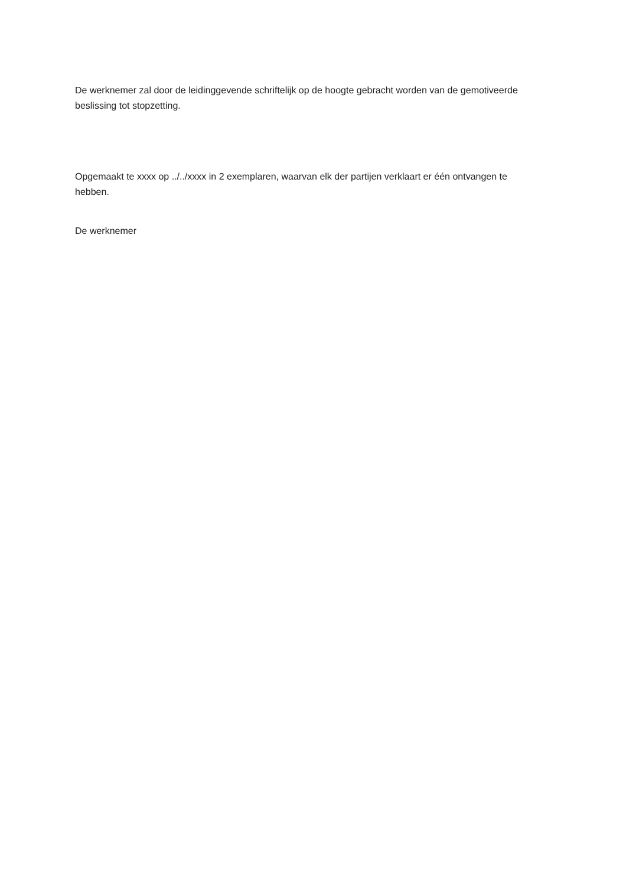De werknemer zal door de leidinggevende schriftelijk op de hoogte gebracht worden van de gemotiveerde beslissing tot stopzetting.
Opgemaakt te xxxx op ../../xxxx in 2 exemplaren, waarvan elk der partijen verklaart er één ontvangen te hebben.
De werknemer